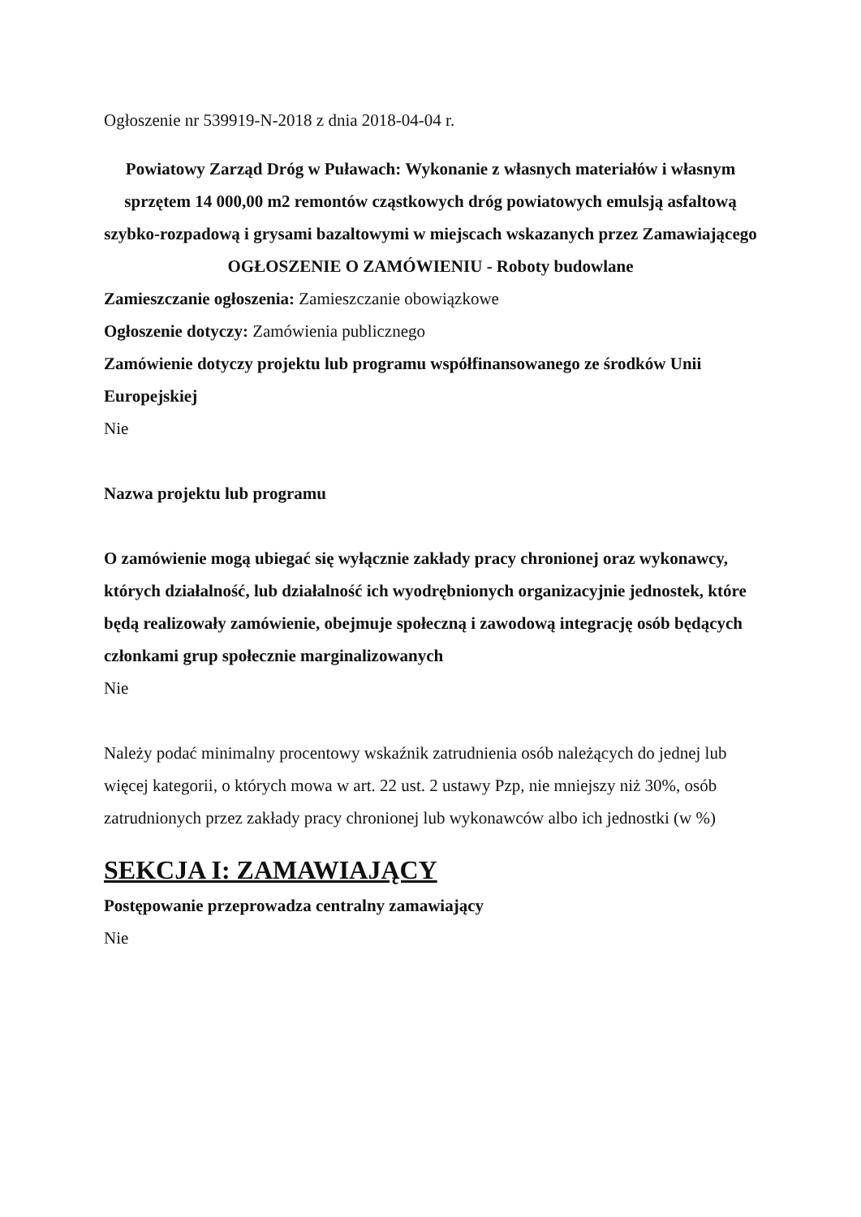Ogłoszenie nr 539919-N-2018 z dnia 2018-04-04 r.
Powiatowy Zarząd Dróg w Puławach: Wykonanie z własnych materiałów i własnym sprzętem 14 000,00 m2 remontów cząstkowych dróg powiatowych emulsją asfaltową szybko-rozpadową i grysami bazaltowymi w miejscach wskazanych przez Zamawiającego
OGŁOSZENIE O ZAMÓWIENIU - Roboty budowlane
Zamieszczanie ogłoszenia: Zamieszczanie obowiązkowe
Ogłoszenie dotyczy: Zamówienia publicznego
Zamówienie dotyczy projektu lub programu współfinansowanego ze środków Unii Europejskiej
Nie
Nazwa projektu lub programu
O zamówienie mogą ubiegać się wyłącznie zakłady pracy chronionej oraz wykonawcy, których działalność, lub działalność ich wyodrębnionych organizacyjnie jednostek, które będą realizowały zamówienie, obejmuje społeczną i zawodową integrację osób będących członkami grup społecznie marginalizowanych
Nie
Należy podać minimalny procentowy wskaźnik zatrudnienia osób należących do jednej lub więcej kategorii, o których mowa w art. 22 ust. 2 ustawy Pzp, nie mniejszy niż 30%, osób zatrudnionych przez zakłady pracy chronionej lub wykonawców albo ich jednostki (w %)
SEKCJA I: ZAMAWIAJĄCY
Postępowanie przeprowadza centralny zamawiający
Nie